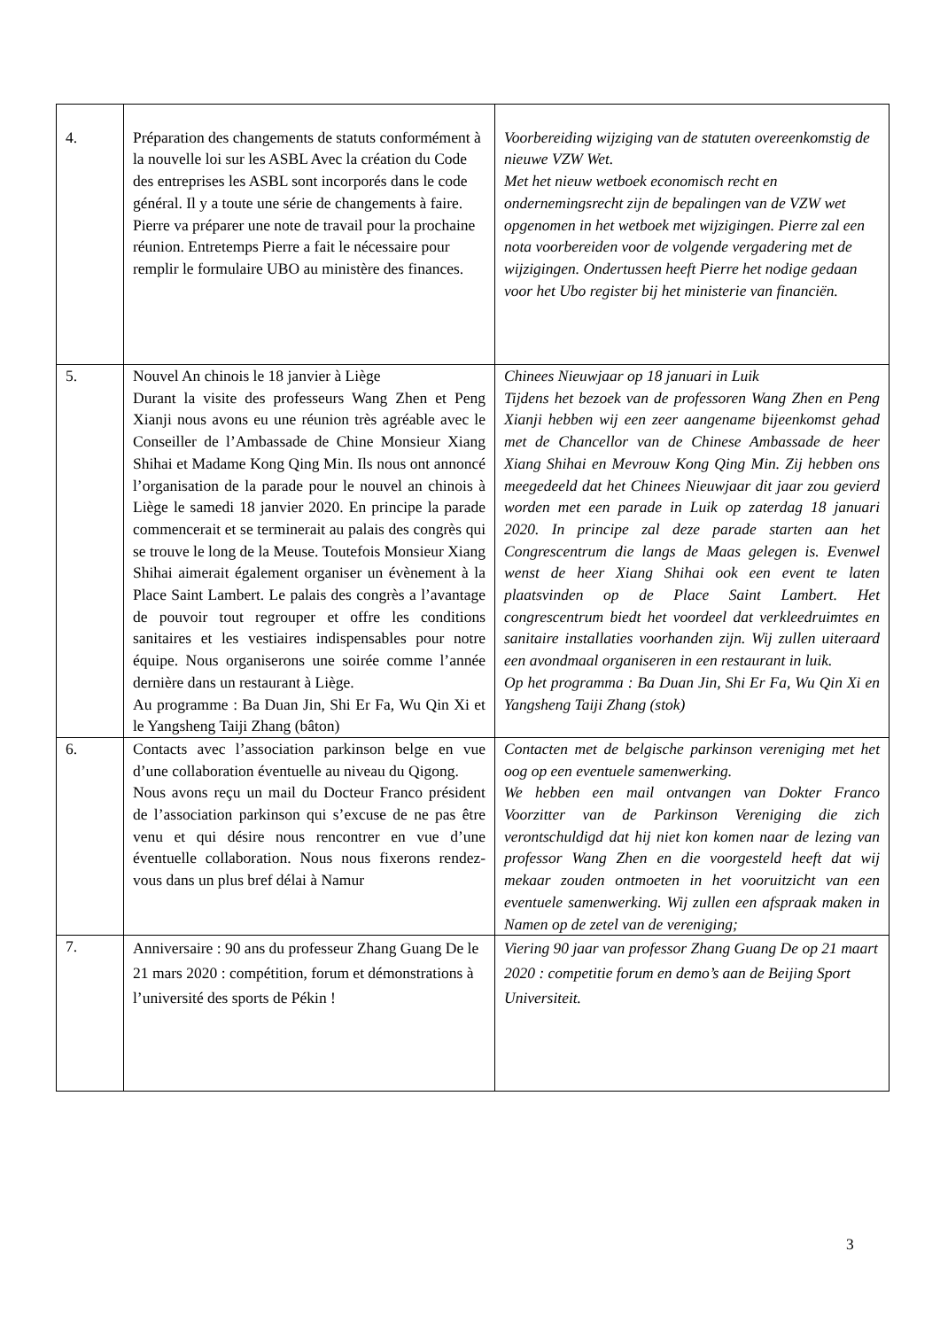| 4. | Préparation des changements de statuts conformément à la nouvelle loi sur les ASBL Avec la création du Code des entreprises les ASBL sont incorporés dans le code général. Il y a toute une série de changements à faire. Pierre va préparer une note de travail pour la prochaine réunion. Entretemps Pierre a fait le nécessaire pour remplir le formulaire UBO au ministère des finances. | Voorbereiding wijziging van de statuten overeenkomstig de nieuwe VZW Wet. Met het nieuw wetboek economisch recht en ondernemingsrecht zijn de bepalingen van de VZW wet opgenomen in het wetboek met wijzigingen. Pierre zal een nota voorbereiden voor de volgende vergadering met de wijzigingen. Ondertussen heeft Pierre het nodige gedaan voor het Ubo register bij het ministerie van financiën. |
| 5. | Nouvel An chinois le 18 janvier à Liège Durant la visite des professeurs Wang Zhen et Peng Xianji nous avons eu une réunion très agréable avec le Conseiller de l’Ambassade de Chine Monsieur Xiang Shihai et Madame Kong Qing Min. Ils nous ont annoncé l’organisation de la parade pour le nouvel an chinois à Liège le samedi 18 janvier 2020. En principe la parade commencerait et se terminerait au palais des congrès qui se trouve le long de la Meuse. Toutefois Monsieur Xiang Shihai aimerait également organiser un évènement à la Place Saint Lambert. Le palais des congrès a l’avantage de pouvoir tout regrouper et offre les conditions sanitaires et les vestiaires indispensables pour notre équipe. Nous organiserons une soirée comme l’année dernière dans un restaurant à Liège. Au programme : Ba Duan Jin, Shi Er Fa, Wu Qin Xi et le Yangsheng Taiji Zhang (bâton) | Chinees Nieuwjaar op 18 januari in Luik Tijdens het bezoek van de professoren Wang Zhen en Peng Xianji hebben wij een zeer aangename bijeenkomst gehad met de Chancellor van de Chinese Ambassade de heer Xiang Shihai en Mevrouw Kong Qing Min. Zij hebben ons meegedeeld dat het Chinees Nieuwjaar dit jaar zou gevierd worden met een parade in Luik op zaterdag 18 januari 2020. In principe zal deze parade starten aan het Congrescentrum die langs de Maas gelegen is. Evenwel wenst de heer Xiang Shihai ook een event te laten plaatsvinden op de Place Saint Lambert. Het congrescentrum biedt het voordeel dat verkleedruimtes en sanitaire installaties voorhanden zijn. Wij zullen uiteraard een avondmaal organiseren in een restaurant in luik. Op het programma : Ba Duan Jin, Shi Er Fa, Wu Qin Xi en Yangsheng Taiji Zhang (stok) |
| 6. | Contacts avec l’association parkinson belge en vue d’une collaboration éventuelle au niveau du Qigong. Nous avons reçu un mail du Docteur Franco président de l’association parkinson qui s’excuse de ne pas être venu et qui désire nous rencontrer en vue d’une éventuelle collaboration. Nous nous fixerons rendez-vous dans un plus bref délai à Namur | Contacten met de belgische parkinson vereniging met het oog op een eventuele samenwerking. We hebben een mail ontvangen van Dokter Franco Voorzitter van de Parkinson Vereniging die zich verontschuldigd dat hij niet kon komen naar de lezing van professor Wang Zhen en die voorgesteld heeft dat wij mekaar zouden ontmoeten in het vooruitzicht van een eventuele samenwerking. Wij zullen een afspraak maken in Namen op de zetel van de vereniging; |
| 7. | Anniversaire : 90 ans du professeur Zhang Guang De le 21 mars 2020 : compétition, forum et démonstrations à l’université des sports de Pékin ! | Viering 90 jaar van professor Zhang Guang De op 21 maart 2020 : competitie forum en demo’s aan de Beijing Sport Universiteit. |
3